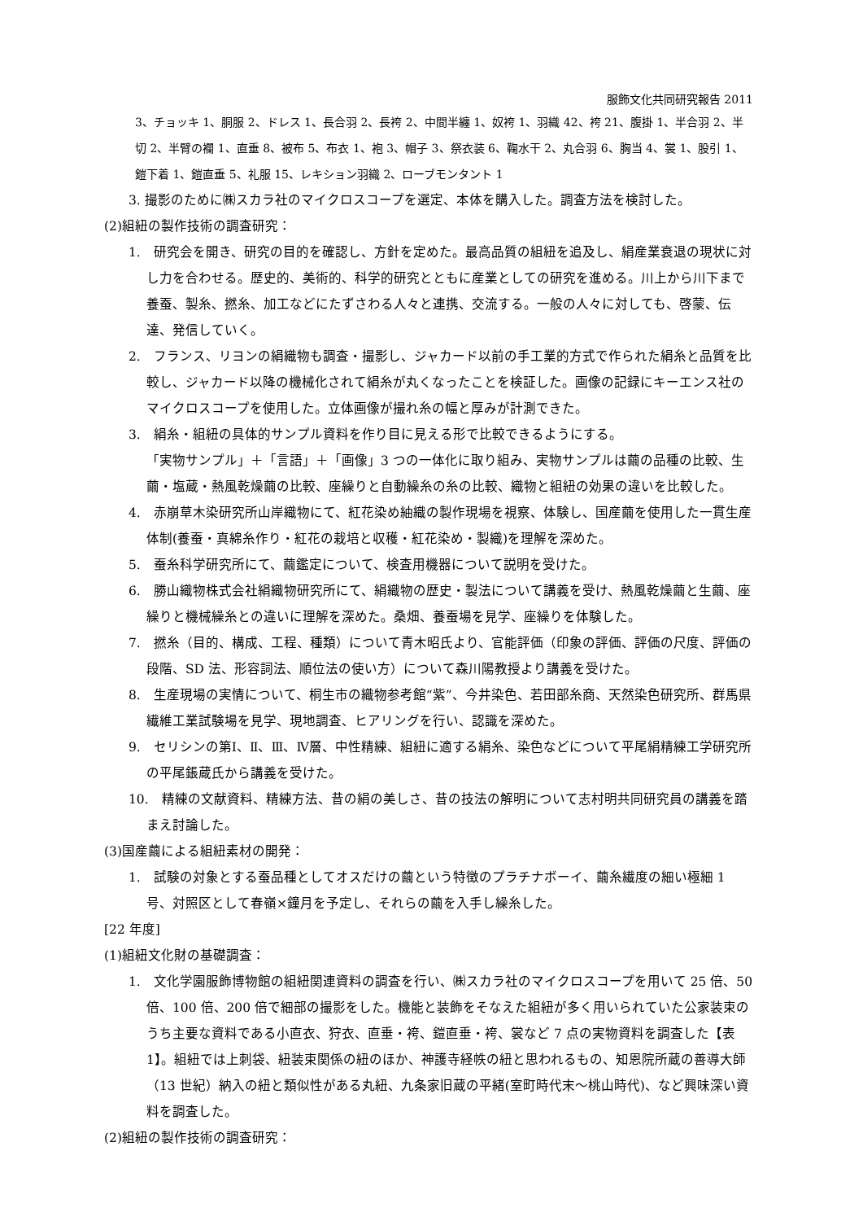服飾文化共同研究報告 2011
3、チョッキ 1、胴服 2、ドレス 1、長合羽 2、長袴 2、中間半纏 1、奴袴 1、羽織 42、袴 21、腹掛 1、半合羽 2、半切 2、半臂の襴 1、直垂 8、被布 5、布衣 1、袍 3、帽子 3、祭衣装 6、鞠水干 2、丸合羽 6、胸当 4、裳 1、股引 1、鎧下着 1、鎧直垂 5、礼服 15、レキション羽織 2、ローブモンタント 1
3. 撮影のために㈱スカラ社のマイクロスコープを選定、本体を購入した。調査方法を検討した。
(2)組紐の製作技術の調査研究：
1.　研究会を開き、研究の目的を確認し、方針を定めた。最高品質の組紐を追及し、絹産業衰退の現状に対し力を合わせる。歴史的、美術的、科学的研究とともに産業としての研究を進める。川上から川下まで養蚕、製糸、撚糸、加工などにたずさわる人々と連携、交流する。一般の人々に対しても、啓蒙、伝達、発信していく。
2.　フランス、リヨンの絹織物も調査・撮影し、ジャカード以前の手工業的方式で作られた絹糸と品質を比較し、ジャカード以降の機械化されて絹糸が丸くなったことを検証した。画像の記録にキーエンス社のマイクロスコープを使用した。立体画像が撮れ糸の幅と厚みが計測できた。
3.　絹糸・組紐の具体的サンプル資料を作り目に見える形で比較できるようにする。
「実物サンプル」＋「言語」＋「画像」3 つの一体化に取り組み、実物サンプルは繭の品種の比較、生繭・塩蔵・熱風乾燥繭の比較、座繰りと自動繰糸の糸の比較、織物と組紐の効果の違いを比較した。
4.　赤崩草木染研究所山岸織物にて、紅花染め紬織の製作現場を視察、体験し、国産繭を使用した一貫生産体制(養蚕・真綿糸作り・紅花の栽培と収穫・紅花染め・製織)を理解を深めた。
5.　蚕糸科学研究所にて、繭鑑定について、検査用機器について説明を受けた。
6.　勝山織物株式会社絹織物研究所にて、絹織物の歴史・製法について講義を受け、熱風乾燥繭と生繭、座繰りと機械繰糸との違いに理解を深めた。桑畑、養蚕場を見学、座繰りを体験した。
7.　撚糸（目的、構成、工程、種類）について青木昭氏より、官能評価（印象の評価、評価の尺度、評価の段階、SD 法、形容詞法、順位法の使い方）について森川陽教授より講義を受けた。
8.　生産現場の実情について、桐生市の織物参考館“紫”、今井染色、若田部糸商、天然染色研究所、群馬県繊維工業試験場を見学、現地調査、ヒアリングを行い、認識を深めた。
9.　セリシンの第Ⅰ、Ⅱ、Ⅲ、Ⅳ層、中性精練、組紐に適する絹糸、染色などについて平尾絹精練工学研究所の平尾鋹蔵氏から講義を受けた。
10.　精練の文献資料、精練方法、昔の絹の美しさ、昔の技法の解明について志村明共同研究員の講義を踏まえ討論した。
(3)国産繭による組紐素材の開発：
1.　試験の対象とする蚕品種としてオスだけの繭という特徴のプラチナボーイ、繭糸繊度の細い極細 1 号、対照区として春嶺×鐘月を予定し、それらの繭を入手し繰糸した。
[22 年度]
(1)組紐文化財の基礎調査：
1.　文化学園服飾博物館の組紐関連資料の調査を行い、㈱スカラ社のマイクロスコープを用いて 25 倍、50 倍、100 倍、200 倍で細部の撮影をした。機能と装飾をそなえた組紐が多く用いられていた公家装束のうち主要な資料である小直衣、狩衣、直垂・袴、鎧直垂・袴、裳など 7 点の実物資料を調査した【表 1】。組紐では上刺袋、紐装束関係の紐のほか、神護寺経帙の紐と思われるもの、知恩院所蔵の善導大師（13 世紀）納入の紐と類似性がある丸紐、九条家旧蔵の平緒(室町時代末～桃山時代)、など興味深い資料を調査した。
(2)組紐の製作技術の調査研究：